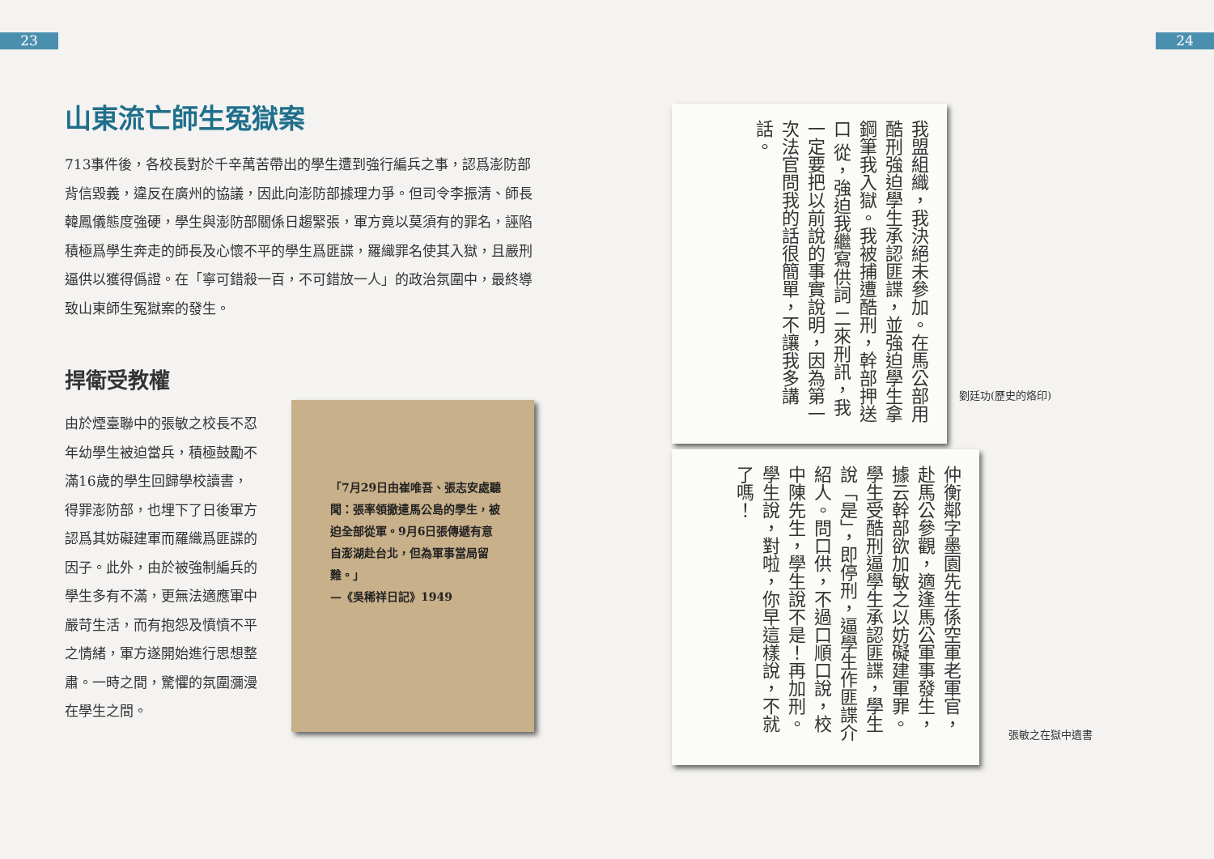23 24
山東流亡師生冤獄案
713事件後，各校長對於千辛萬苦帶出的學生遭到強行編兵之事，認爲澎防部背信毀義，違反在廣州的協議，因此向澎防部據理力爭。但司令李振清、師長韓鳳儀態度強硬，學生與澎防部關係日趨緊張，軍方竟以莫須有的罪名，誣陷積極爲學生奔走的師長及心懷不平的學生爲匪諜，羅織罪名使其入獄，且嚴刑逼供以獲得僞證。在「寧可錯殺一百，不可錯放一人」的政治氛圍中，最終導致山東師生冤獄案的發生。
捍衛受教權
由於煙臺聯中的張敏之校長不忍年幼學生被迫當兵，積極鼓勵不滿16歲的學生回歸學校讀書，得罪澎防部，也埋下了日後軍方認爲其妨礙建軍而羅織爲匪諜的因子。此外，由於被強制編兵的學生多有不滿，更無法適應軍中嚴苛生活，而有抱怨及憤憤不平之情緒，軍方遂開始進行思想整肅。一時之間，驚懼的氛圍瀰漫在學生之間。
「7月29日由崔唯吾、張志安處聽聞：張率領撤遣馬公島的學生，被迫全部從軍。9月6日張傳遞有意自澎湖赴台北，但為軍事當局留難。」
—《吳稀祥日記》1949
我盟組織，我決絕未參加。在馬公部用酷刑強迫學生承認匪諜，並強迫學生拿鋼筆我入獄。我被捕遭酷刑，幹部押送口 從，強迫我繼寫供詞 二來刑訊，我一定要把以前說的事實說明，因為第一次法官問我的話很簡單，不讓我多講話。
劉廷功(歷史的烙印)
仲衡鄰字墨園先生係空軍老軍官，赴馬公參觀，適逢馬公軍事發生，據云幹部欲加敏之以妨礙建軍罪。學生受酷刑逼學生承認匪諜，學生說「是」，即停刑，逼學生作匪諜介紹人。問口供，不過口順口說，校中陳先生，學生說不是！再加刑。學生說，對啦，你早這樣說，不就了嗎！
張敏之在獄中遺書